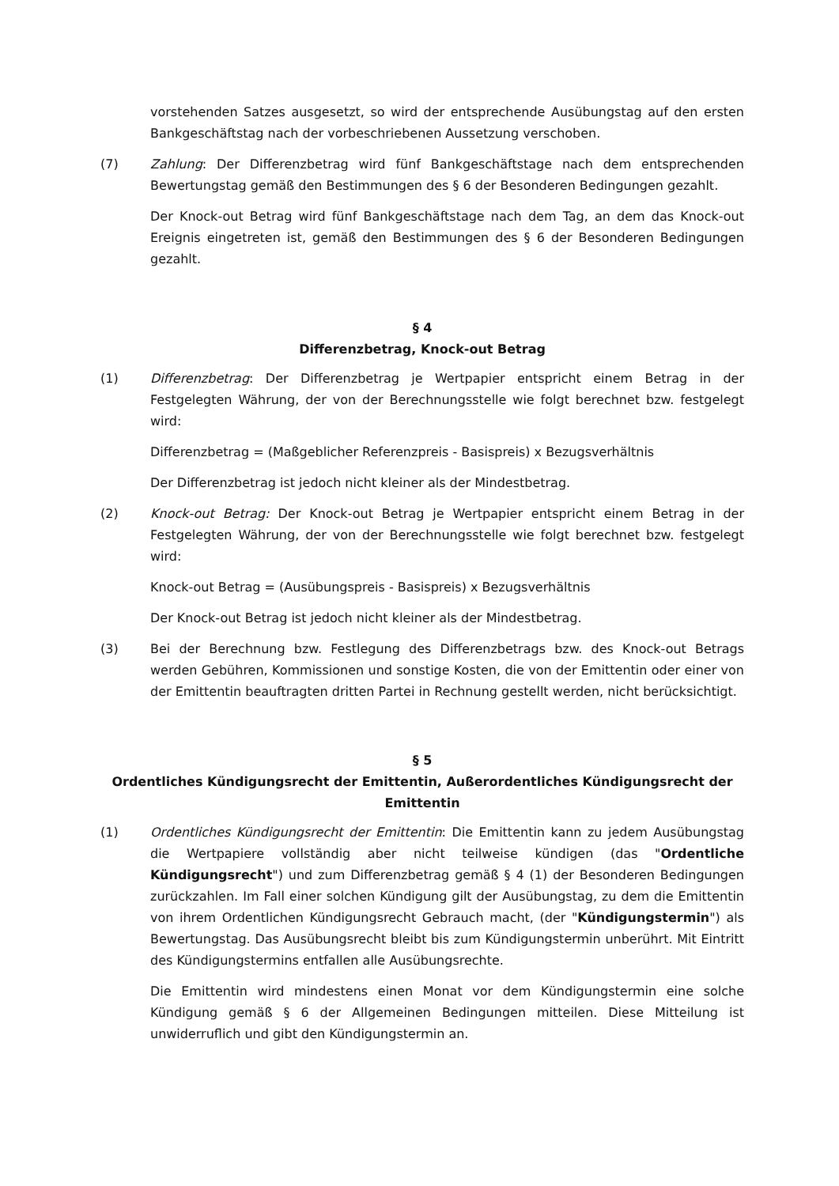vorstehenden Satzes ausgesetzt, so wird der entsprechende Ausübungstag auf den ersten Bankgeschäftstag nach der vorbeschriebenen Aussetzung verschoben.
(7) Zahlung: Der Differenzbetrag wird fünf Bankgeschäftstage nach dem entsprechenden Bewertungstag gemäß den Bestimmungen des § 6 der Besonderen Bedingungen gezahlt.
Der Knock-out Betrag wird fünf Bankgeschäftstage nach dem Tag, an dem das Knock-out Ereignis eingetreten ist, gemäß den Bestimmungen des § 6 der Besonderen Bedingungen gezahlt.
§ 4
Differenzbetrag, Knock-out Betrag
(1) Differenzbetrag: Der Differenzbetrag je Wertpapier entspricht einem Betrag in der Festgelegten Währung, der von der Berechnungsstelle wie folgt berechnet bzw. festgelegt wird:
Differenzbetrag = (Maßgeblicher Referenzpreis - Basispreis) x Bezugsverhältnis
Der Differenzbetrag ist jedoch nicht kleiner als der Mindestbetrag.
(2) Knock-out Betrag: Der Knock-out Betrag je Wertpapier entspricht einem Betrag in der Festgelegten Währung, der von der Berechnungsstelle wie folgt berechnet bzw. festgelegt wird:
Knock-out Betrag = (Ausübungspreis - Basispreis) x Bezugsverhältnis
Der Knock-out Betrag ist jedoch nicht kleiner als der Mindestbetrag.
(3) Bei der Berechnung bzw. Festlegung des Differenzbetrags bzw. des Knock-out Betrags werden Gebühren, Kommissionen und sonstige Kosten, die von der Emittentin oder einer von der Emittentin beauftragten dritten Partei in Rechnung gestellt werden, nicht berücksichtigt.
§ 5
Ordentliches Kündigungsrecht der Emittentin, Außerordentliches Kündigungsrecht der Emittentin
(1) Ordentliches Kündigungsrecht der Emittentin: Die Emittentin kann zu jedem Ausübungstag die Wertpapiere vollständig aber nicht teilweise kündigen (das "Ordentliche Kündigungsrecht") und zum Differenzbetrag gemäß § 4 (1) der Besonderen Bedingungen zurückzahlen. Im Fall einer solchen Kündigung gilt der Ausübungstag, zu dem die Emittentin von ihrem Ordentlichen Kündigungsrecht Gebrauch macht, (der "Kündigungstermin") als Bewertungstag. Das Ausübungsrecht bleibt bis zum Kündigungstermin unberührt. Mit Eintritt des Kündigungstermins entfallen alle Ausübungsrechte.
Die Emittentin wird mindestens einen Monat vor dem Kündigungstermin eine solche Kündigung gemäß § 6 der Allgemeinen Bedingungen mitteilen. Diese Mitteilung ist unwiderruflich und gibt den Kündigungstermin an.